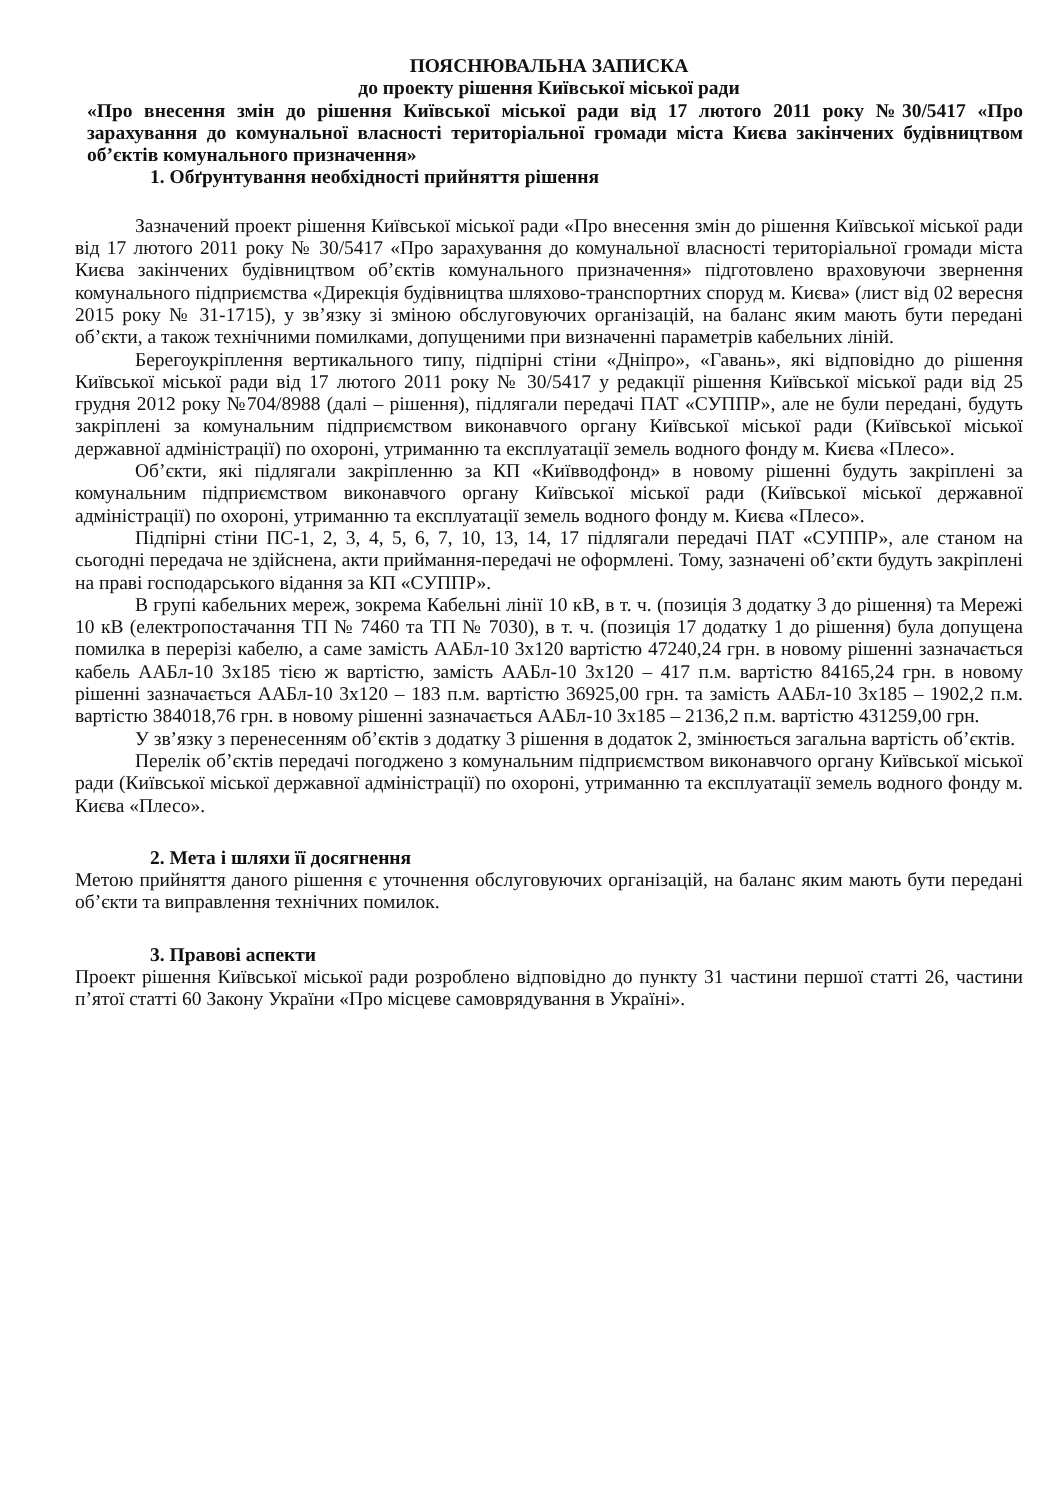ПОЯСНЮВАЛЬНА ЗАПИСКА
до проекту рішення Київської міської ради
«Про внесення змін до рішення Київської міської ради від 17 лютого 2011 року №30/5417 «Про зарахування до комунальної власності територіальної громади міста Києва закінчених будівництвом об’єктів комунального призначення»
1. Обґрунтування необхідності прийняття рішення
Зазначений проект рішення Київської міської ради «Про внесення змін до рішення Київської міської ради від 17 лютого 2011 року № 30/5417 «Про зарахування до комунальної власності територіальної громади міста Києва закінчених будівництвом об’єктів комунального призначення» підготовлено враховуючи звернення комунального підприємства «Дирекція будівництва шляхово-транспортних споруд м. Києва» (лист від 02 вересня 2015 року № 31-1715), у зв’язку зі зміною обслуговуючих організацій, на баланс яким мають бути передані об’єкти, а також технічними помилками, допущеними при визначенні параметрів кабельних ліній.
Берегоукріплення вертикального типу, підпірні стіни «Дніпро», «Гавань», які відповідно до рішення Київської міської ради від 17 лютого 2011 року № 30/5417 у редакції рішення Київської міської ради від 25 грудня 2012 року №704/8988 (далі – рішення), підлягали передачі ПАТ «СУППР», але не були передані, будуть закріплені за комунальним підприємством виконавчого органу Київської міської ради (Київської міської державної адміністрації) по охороні, утриманню та експлуатації земель водного фонду м. Києва «Плесо».
Об’єкти, які підлягали закріпленню за КП «Київводфонд» в новому рішенні будуть закріплені за комунальним підприємством виконавчого органу Київської міської ради (Київської міської державної адміністрації) по охороні, утриманню та експлуатації земель водного фонду м. Києва «Плесо».
Підпірні стіни ПС-1, 2, 3, 4, 5, 6, 7, 10, 13, 14, 17 підлягали передачі ПАТ «СУППР», але станом на сьогодні передача не здійснена, акти приймання-передачі не оформлені. Тому, зазначені об’єкти будуть закріплені на праві господарського відання за КП «СУППР».
В групі кабельних мереж, зокрема Кабельні лінії 10 кВ, в т. ч. (позиція 3 додатку 3 до рішення) та Мережі 10 кВ (електропостачання ТП № 7460 та ТП № 7030), в т. ч. (позиція 17 додатку 1 до рішення) була допущена помилка в перерізі кабелю, а саме замість ААБл-10 3х120 вартістю 47240,24 грн. в новому рішенні зазначається кабель ААБл-10 3х185 тією ж вартістю, замість ААБл-10 3х120 – 417 п.м. вартістю 84165,24 грн. в новому рішенні зазначається ААБл-10 3х120 – 183 п.м. вартістю 36925,00 грн. та замість ААБл-10 3х185 – 1902,2 п.м. вартістю 384018,76 грн. в новому рішенні зазначається ААБл-10 3х185 – 2136,2 п.м. вартістю 431259,00 грн.
У зв’язку з перенесенням об’єктів з додатку 3 рішення в додаток 2, змінюється загальна вартість об’єктів.
Перелік об’єктів передачі погоджено з комунальним підприємством виконавчого органу Київської міської ради (Київської міської державної адміністрації) по охороні, утриманню та експлуатації земель водного фонду м. Києва «Плесо».
2. Мета і шляхи її досягнення
Метою прийняття даного рішення є уточнення обслуговуючих організацій, на баланс яким мають бути передані об’єкти та виправлення технічних помилок.
3. Правові аспекти
Проект рішення Київської міської ради розроблено відповідно до пункту 31 частини першої статті 26, частини п’ятої статті 60 Закону України «Про місцеве самоврядування в Україні».